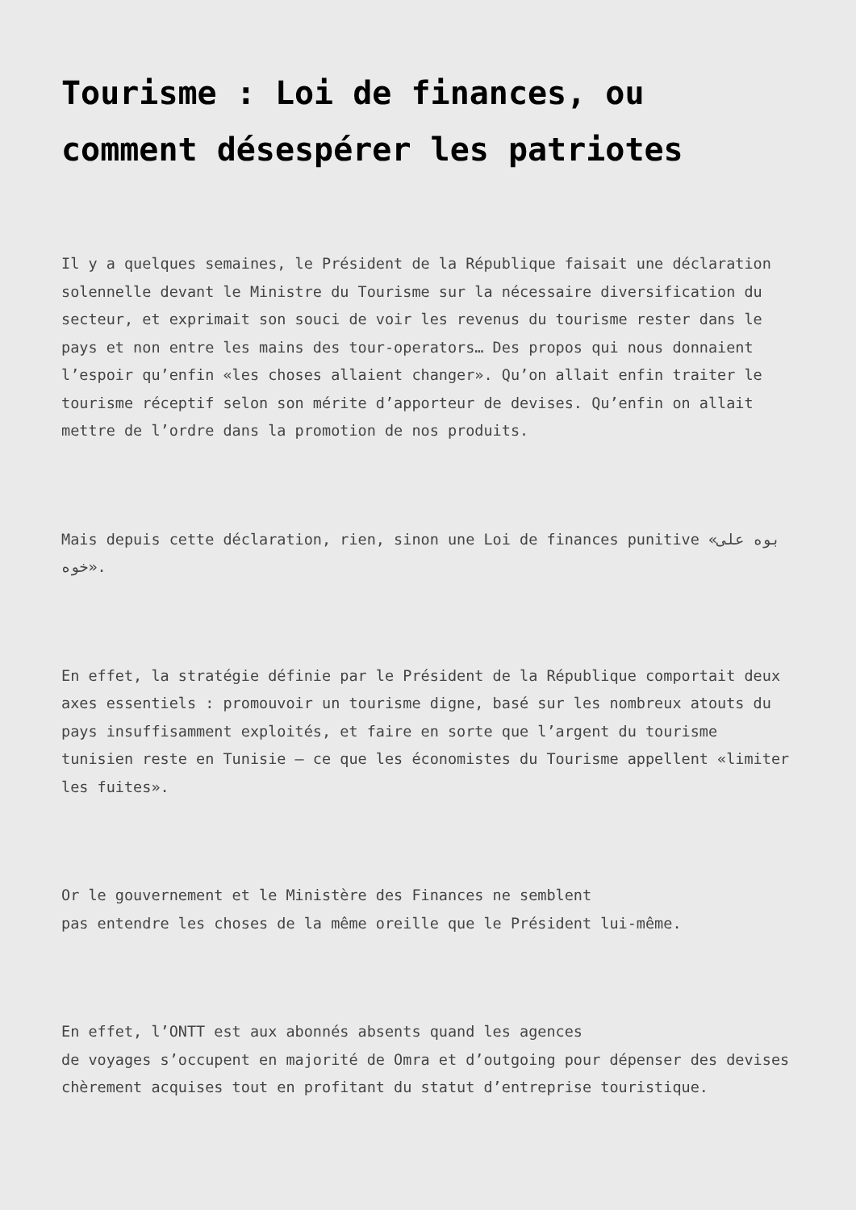Tourisme : Loi de finances, ou comment désespérer les patriotes
Il y a quelques semaines, le Président de la République faisait une déclaration solennelle devant le Ministre du Tourisme sur la nécessaire diversification du secteur, et exprimait son souci de voir les revenus du tourisme rester dans le pays et non entre les mains des tour-operators… Des propos qui nous donnaient l’espoir qu’enfin «les choses allaient changer». Qu’on allait enfin traiter le tourisme réceptif selon son mérite d’apporteur de devises. Qu’enfin on allait mettre de l’ordre dans la promotion de nos produits.
Mais depuis cette déclaration, rien, sinon une Loi de finances punitive «بوه على خوه».
En effet, la stratégie définie par le Président de la République comportait deux axes essentiels : promouvoir un tourisme digne, basé sur les nombreux atouts du pays insuffisamment exploités, et faire en sorte que l’argent du tourisme tunisien reste en Tunisie – ce que les économistes du Tourisme appellent «limiter les fuites».
Or le gouvernement et le Ministère des Finances ne semblent
pas entendre les choses de la même oreille que le Président lui-même.
En effet, l’ONTT est aux abonnés absents quand les agences
de voyages s’occupent en majorité de Omra et d’outgoing pour dépenser des devises chèrement acquises tout en profitant du statut d’entreprise touristique.